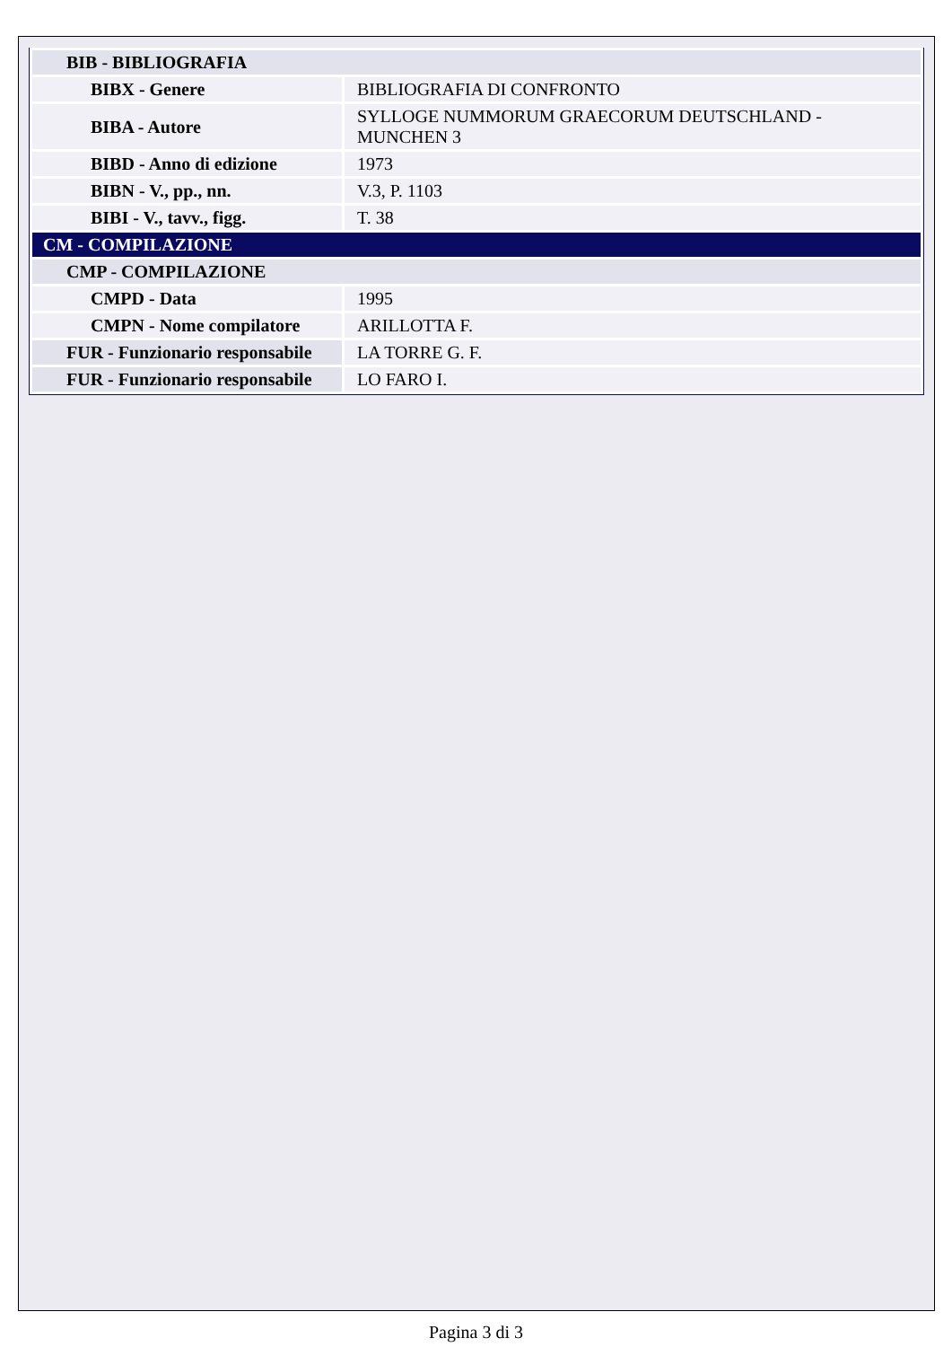| BIB - BIBLIOGRAFIA | |
| BIBX - Genere | BIBLIOGRAFIA DI CONFRONTO |
| BIBA - Autore | SYLLOGE NUMMORUM GRAECORUM DEUTSCHLAND - MUNCHEN 3 |
| BIBD - Anno di edizione | 1973 |
| BIBN - V., pp., nn. | V.3, P. 1103 |
| BIBI - V., tavv., figg. | T. 38 |
| CM - COMPILAZIONE | |
| CMP - COMPILAZIONE | |
| CMPD - Data | 1995 |
| CMPN - Nome compilatore | ARILLOTTA F. |
| FUR - Funzionario responsabile | LA TORRE G. F. |
| FUR - Funzionario responsabile | LO FARO I. |
Pagina 3 di 3